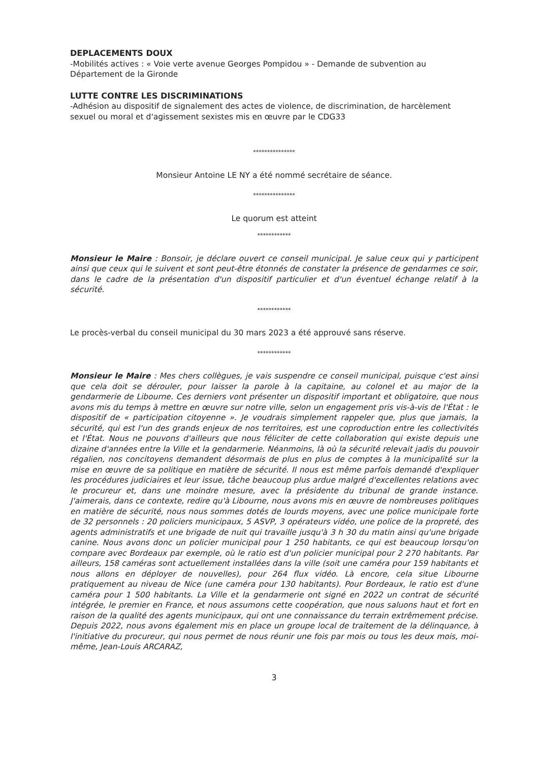DEPLACEMENTS DOUX
-Mobilités actives : « Voie verte avenue Georges Pompidou » - Demande de subvention au Département de la Gironde
LUTTE CONTRE LES DISCRIMINATIONS
-Adhésion au dispositif de signalement des actes de violence, de discrimination, de harcèlement sexuel ou moral et d'agissement sexistes mis en œuvre par le CDG33
***************
Monsieur Antoine LE NY a été nommé secrétaire de séance.
***************
Le quorum est atteint
************
Monsieur le Maire : Bonsoir, je déclare ouvert ce conseil municipal. Je salue ceux qui y participent ainsi que ceux qui le suivent et sont peut-être étonnés de constater la présence de gendarmes ce soir, dans le cadre de la présentation d'un dispositif particulier et d'un éventuel échange relatif à la sécurité.
************
Le procès-verbal du conseil municipal du 30 mars 2023 a été approuvé sans réserve.
************
Monsieur le Maire : Mes chers collègues, je vais suspendre ce conseil municipal, puisque c'est ainsi que cela doit se dérouler, pour laisser la parole à la capitaine, au colonel et au major de la gendarmerie de Libourne. Ces derniers vont présenter un dispositif important et obligatoire, que nous avons mis du temps à mettre en œuvre sur notre ville, selon un engagement pris vis-à-vis de l'État : le dispositif de « participation citoyenne ». Je voudrais simplement rappeler que, plus que jamais, la sécurité, qui est l'un des grands enjeux de nos territoires, est une coproduction entre les collectivités et l'État. Nous ne pouvons d'ailleurs que nous féliciter de cette collaboration qui existe depuis une dizaine d'années entre la Ville et la gendarmerie. Néanmoins, là où la sécurité relevait jadis du pouvoir régalien, nos concitoyens demandent désormais de plus en plus de comptes à la municipalité sur la mise en œuvre de sa politique en matière de sécurité. Il nous est même parfois demandé d'expliquer les procédures judiciaires et leur issue, tâche beaucoup plus ardue malgré d'excellentes relations avec le procureur et, dans une moindre mesure, avec la présidente du tribunal de grande instance. J'aimerais, dans ce contexte, redire qu'à Libourne, nous avons mis en œuvre de nombreuses politiques en matière de sécurité, nous nous sommes dotés de lourds moyens, avec une police municipale forte de 32 personnels : 20 policiers municipaux, 5 ASVP, 3 opérateurs vidéo, une police de la propreté, des agents administratifs et une brigade de nuit qui travaille jusqu'à 3 h 30 du matin ainsi qu'une brigade canine. Nous avons donc un policier municipal pour 1 250 habitants, ce qui est beaucoup lorsqu'on compare avec Bordeaux par exemple, où le ratio est d'un policier municipal pour 2 270 habitants. Par ailleurs, 158 caméras sont actuellement installées dans la ville (soit une caméra pour 159 habitants et nous allons en déployer de nouvelles), pour 264 flux vidéo. Là encore, cela situe Libourne pratiquement au niveau de Nice (une caméra pour 130 habitants). Pour Bordeaux, le ratio est d'une caméra pour 1 500 habitants. La Ville et la gendarmerie ont signé en 2022 un contrat de sécurité intégrée, le premier en France, et nous assumons cette coopération, que nous saluons haut et fort en raison de la qualité des agents municipaux, qui ont une connaissance du terrain extrêmement précise. Depuis 2022, nous avons également mis en place un groupe local de traitement de la délinquance, à l'initiative du procureur, qui nous permet de nous réunir une fois par mois ou tous les deux mois, moi-même, Jean-Louis ARCARAZ,
3